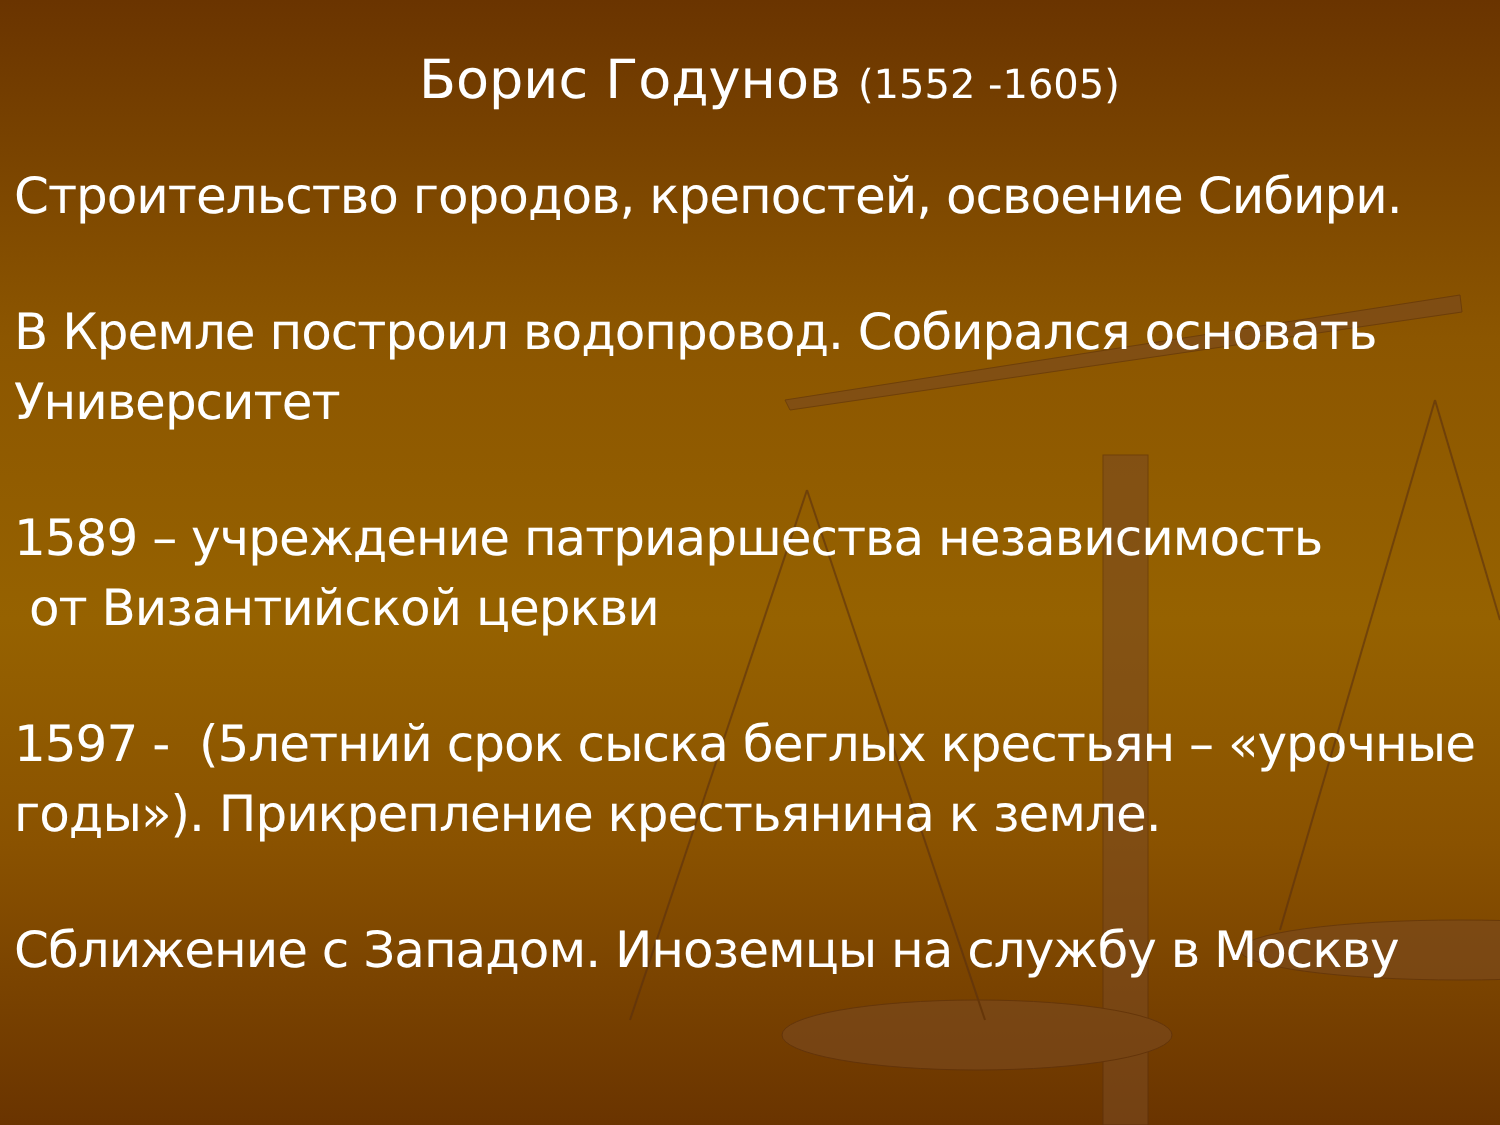Борис Годунов (1552 -1605)
Строительство городов, крепостей, освоение Сибири.
В Кремле построил водопровод. Собирался основать Университет
1589 – учреждение патриаршества независимость
от Византийской церкви
1597 - (5летний срок сыска беглых крестьян – «урочные годы»). Прикрепление крестьянина к земле.
Сближение с Западом. Иноземцы на службу в Москву